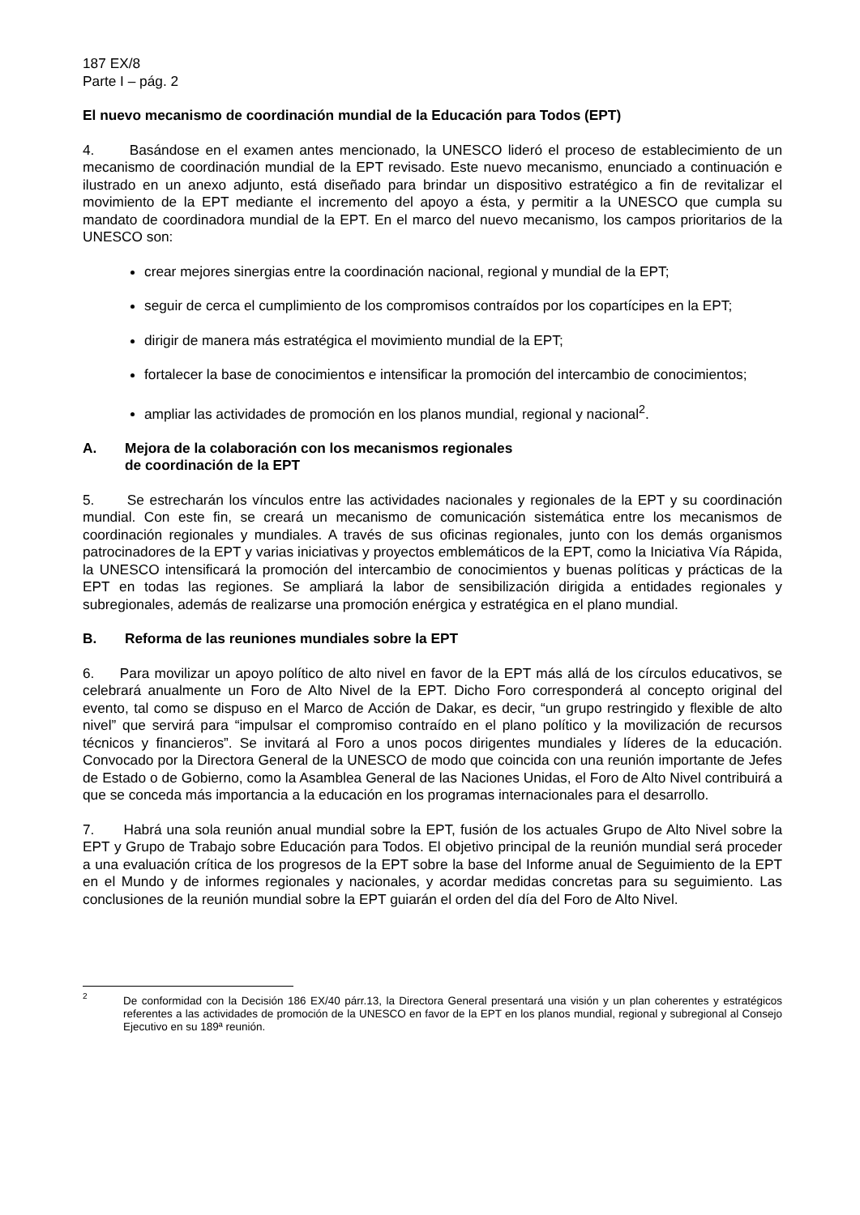187 EX/8
Parte I – pág. 2
El nuevo mecanismo de coordinación mundial de la Educación para Todos (EPT)
4. Basándose en el examen antes mencionado, la UNESCO lideró el proceso de establecimiento de un mecanismo de coordinación mundial de la EPT revisado. Este nuevo mecanismo, enunciado a continuación e ilustrado en un anexo adjunto, está diseñado para brindar un dispositivo estratégico a fin de revitalizar el movimiento de la EPT mediante el incremento del apoyo a ésta, y permitir a la UNESCO que cumpla su mandato de coordinadora mundial de la EPT. En el marco del nuevo mecanismo, los campos prioritarios de la UNESCO son:
crear mejores sinergias entre la coordinación nacional, regional y mundial de la EPT;
seguir de cerca el cumplimiento de los compromisos contraídos por los copartícipes en la EPT;
dirigir de manera más estratégica el movimiento mundial de la EPT;
fortalecer la base de conocimientos e intensificar la promoción del intercambio de conocimientos;
ampliar las actividades de promoción en los planos mundial, regional y nacional<sup>2</sup>.
A. Mejora de la colaboración con los mecanismos regionales
de coordinación de la EPT
5. Se estrecharán los vínculos entre las actividades nacionales y regionales de la EPT y su coordinación mundial. Con este fin, se creará un mecanismo de comunicación sistemática entre los mecanismos de coordinación regionales y mundiales. A través de sus oficinas regionales, junto con los demás organismos patrocinadores de la EPT y varias iniciativas y proyectos emblemáticos de la EPT, como la Iniciativa Vía Rápida, la UNESCO intensificará la promoción del intercambio de conocimientos y buenas políticas y prácticas de la EPT en todas las regiones. Se ampliará la labor de sensibilización dirigida a entidades regionales y subregionales, además de realizarse una promoción enérgica y estratégica en el plano mundial.
B. Reforma de las reuniones mundiales sobre la EPT
6. Para movilizar un apoyo político de alto nivel en favor de la EPT más allá de los círculos educativos, se celebrará anualmente un Foro de Alto Nivel de la EPT. Dicho Foro corresponderá al concepto original del evento, tal como se dispuso en el Marco de Acción de Dakar, es decir, “un grupo restringido y flexible de alto nivel” que servirá para “impulsar el compromiso contraído en el plano político y la movilización de recursos técnicos y financieros”. Se invitará al Foro a unos pocos dirigentes mundiales y líderes de la educación. Convocado por la Directora General de la UNESCO de modo que coincida con una reunión importante de Jefes de Estado o de Gobierno, como la Asamblea General de las Naciones Unidas, el Foro de Alto Nivel contribuirá a que se conceda más importancia a la educación en los programas internacionales para el desarrollo.
7. Habrá una sola reunión anual mundial sobre la EPT, fusión de los actuales Grupo de Alto Nivel sobre la EPT y Grupo de Trabajo sobre Educación para Todos. El objetivo principal de la reunión mundial será proceder a una evaluación crítica de los progresos de la EPT sobre la base del Informe anual de Seguimiento de la EPT en el Mundo y de informes regionales y nacionales, y acordar medidas concretas para su seguimiento. Las conclusiones de la reunión mundial sobre la EPT guiarán el orden del día del Foro de Alto Nivel.
2
De conformidad con la Decisión 186 EX/40 párr.13, la Directora General presentará una visión y un plan coherentes y estratégicos referentes a las actividades de promoción de la UNESCO en favor de la EPT en los planos mundial, regional y subregional al Consejo Ejecutivo en su 189ª reunión.